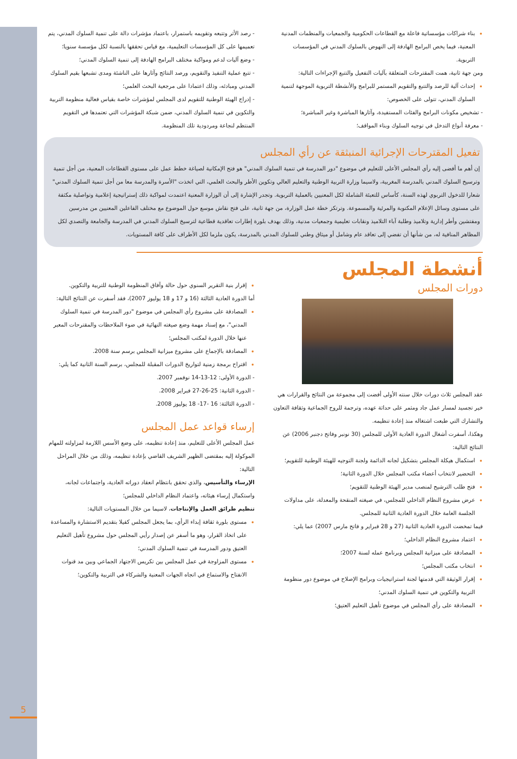5
بناء شراكات مؤسساتية فاعلة مع القطاعات الحكومية والجمعيات والمنظمات المدنية المعنية، فيما يخص البرامج الهادفة إلى النهوض بالسلوك المدني في المؤسسات التربوية.
ومن جهة ثانية، همت المقترحات المتعلقة بآليات التفعيل والتتبع الإجراءات التالية:
إحداث آلية للرصد والتتبع والتقويم المستمر للبرامج والأنشطة التربوية الموجهة لتنمية السلوك المدني، تتولى على الخصوص:
- تشخيص مكونات البرامج والفئات المستفيدة، وآثارها المباشرة وغير المباشرة؛
- معرفة أنواع التدخل في توجيه السلوك وبناء المواقف؛
- رصد الأثر وتتبعه وتقويمه باستمرار، باعتماد مؤشرات دالة على تنمية السلوك المدني، يتم تعميمها على كل المؤسسات التعليمية، مع قياس تحققها بالنسبة لكل مؤسسة سنويا؛
- وضع آليات لدعم ومواكبة مختلف البرامج الهادفة إلى تنمية السلوك المدني؛
- تتبع عملية التنفيذ والتقويم، ورصد النتائج وآثارها على الناشئة ومدى تشبعها بقيم السلوك المدني ومبادئه، وذلك اعتمادا على مرجعية البحث العلمي؛
- إدراج الهيئة الوطنية للتقويم لدى المجلس لمؤشرات خاصة بقياس فعالية منظومة التربية والتكوين في تنمية السلوك المدني، ضمن شبكة المؤشرات التي تعتمدها في التقويم المنتظم لنجاعة ومردودية تلك المنظومة.
تفعيل المقترحات الإجرائية المنبثقة عن رأي المجلس
إن أهم ما أفضى إليه رأي المجلس الأعلى للتعليم في موضوع "دور المدرسة في تنمية السلوك المدني" هو فتح الإمكانية لصياغة خطط عمل على مستوى القطاعات المعنية، من أجل تنمية وترسيخ السلوك المدني بالمدرسة المغربية، ولاسيما وزارة التربية الوطنية والتعليم العالي وتكوين الأطر والبحث العلمي، التي اتخذت "الأسرة والمدرسة معا من أجل تنمية السلوك المدني" شعارا للدخول التربوي لهذه السنة، كأساس للتعبئة الشاملة لكل المعنيين بالعملية التربوية. وتجدر الإشارة إلى أن الوزارة المعنية اعتمدت لمواكبة ذلك إستراتيجية إعلامية وتواصلية مكثفة على مستوى وسائل الإعلام المكتوبة والمرئية والمسموعة. وترتكز خطة عمل الوزارة، من جهة ثانية، على فتح نقاش موسع حول الموضوع مع مختلف الفاعلين المعنيين من مدرسين ومفتشين وأطر إدارية وتلاميذ وطلبة آباء التلاميذ ونقابات تعليمية وجمعيات مدنية، وذلك بهدف بلورة إطارات تعاقدية قطاعية لترسيخ السلوك المدني في المدرسة والجامعة والتصدي لكل المظاهر المنافية له، من شأنها أن تفضي إلى تعاقد عام وشامل أو ميثاق وطني للسلوك المدني بالمدرسة، يكون ملزما لكل الأطراف على كافة المستويات.
أنشطة المجلس
دورات المجلس
عقد المجلس ثلاث دورات خلال سنته الأولى أفضت إلى مجموعة من النتائج والقرارات هي خير تجسيد لمسار عمل جاد ومثمر على حداثة عهده، وترجمة للروح الجماعية وثقافة التعاون والتشارك التي طبعت اشتغاله منذ إعادة تنظيمه.
وهكذا، أسفرت أشغال الدورة العادية الأولى للمجلس (30 نونبر وفاتح دجنبر 2006) عن النتائج التالية:
استكمال هيكلة المجلس بتشكيل لجانه الدائمة ولجنة التوجيه للهيئة الوطنية للتقويم؛
التحضير لانتخاب أعضاء مكتب المجلس خلال الدورة الثانية؛
فتح طلب الترشيح لمنصب مدير الهيئة الوطنية للتقويم؛
عرض مشروع النظام الداخلي للمجلس، في صيغته المنقحة والمعدلة، على مداولات الجلسة العامة خلال الدورة العادية الثانية للمجلس.
فيما تمخضت الدورة العادية الثانية (27 و 28 فبراير و فاتح مارس 2007) عما يلي:
اعتماد مشروع النظام الداخلي؛
المصادقة على ميزانية المجلس وبرنامج عمله لسنة 2007؛
انتخاب مكتب المجلس؛
إقرار الوثيقة التي قدمتها لجنة استراتيجيات وبرامج الإصلاح في موضوع دور منظومة التربية والتكوين في تنمية السلوك المدني؛
المصادقة على رأي المجلس في موضوع تأهيل التعليم العتيق؛
إقرار بنية التقرير السنوي حول حالة وآفاق المنظومة الوطنية للتربية والتكوين.
أما الدورة العادية الثالثة (16 و 17 و 18 يوليوز 2007)، فقد أسفرت عن النتائج التالية:
المصادقة على مشروع رأي المجلس في موضوع "دور المدرسة في تنمية السلوك المدني"، مع إسناد مهمة وضع صيغته النهائية في ضوء الملاحظات والمقترحات المعبر عنها خلال الدورة لمكتب المجلس؛
المصادقة بالإجماع على مشروع ميزانية المجلس برسم سنة 2008.
اقتراح برمجة زمنية لتواريخ الدورات المقبلة للمجلس، برسم السنة الثانية كما يلي:
- الدورة الأولى: 12-13-14 نوفمبر 2007.
- الدورة الثانية: 25-26-27 فبراير 2008.
- الدورة الثالثة: 16 -17- 18 يوليوز 2008.
إرساء قواعد عمل المجلس
عمل المجلس الأعلى للتعليم، منذ إعادة تنظيمه، على وضع الأسس اللازمة لمزاولته للمهام الموكولة إليه بمقتضى الظهير الشريف القاضي بإعادة تنظيمه، وذلك من خلال المراحل التالية:
الإرساء والتأسيس، والذي تحقق بانتظام انعقاد دوراته العادية، واجتماعات لجانه، واستكمال إرساء هيئاته، واعتماد النظام الداخلي للمجلس؛
تنظيم طرائق العمل والإنتاجات، لاسيما من خلال المستويات التالية:
مستوى بلورة ثقافة إبداء الرأي، بما يجعل المجلس كفيلا بتقديم الاستشارة والمساعدة على اتخاذ القرار، وهو ما أسفر عن إصدار رأيي المجلس حول مشروع تأهيل التعليم العتيق ودور المدرسة في تنمية السلوك المدني؛
مستوى المزاوجة في عمل المجلس بين تكريس الاجتهاد الجماعي وبين مد قنوات الانفتاح والاستماع في اتجاه الجهات المعنية والشركاء في التربية والتكوين؛